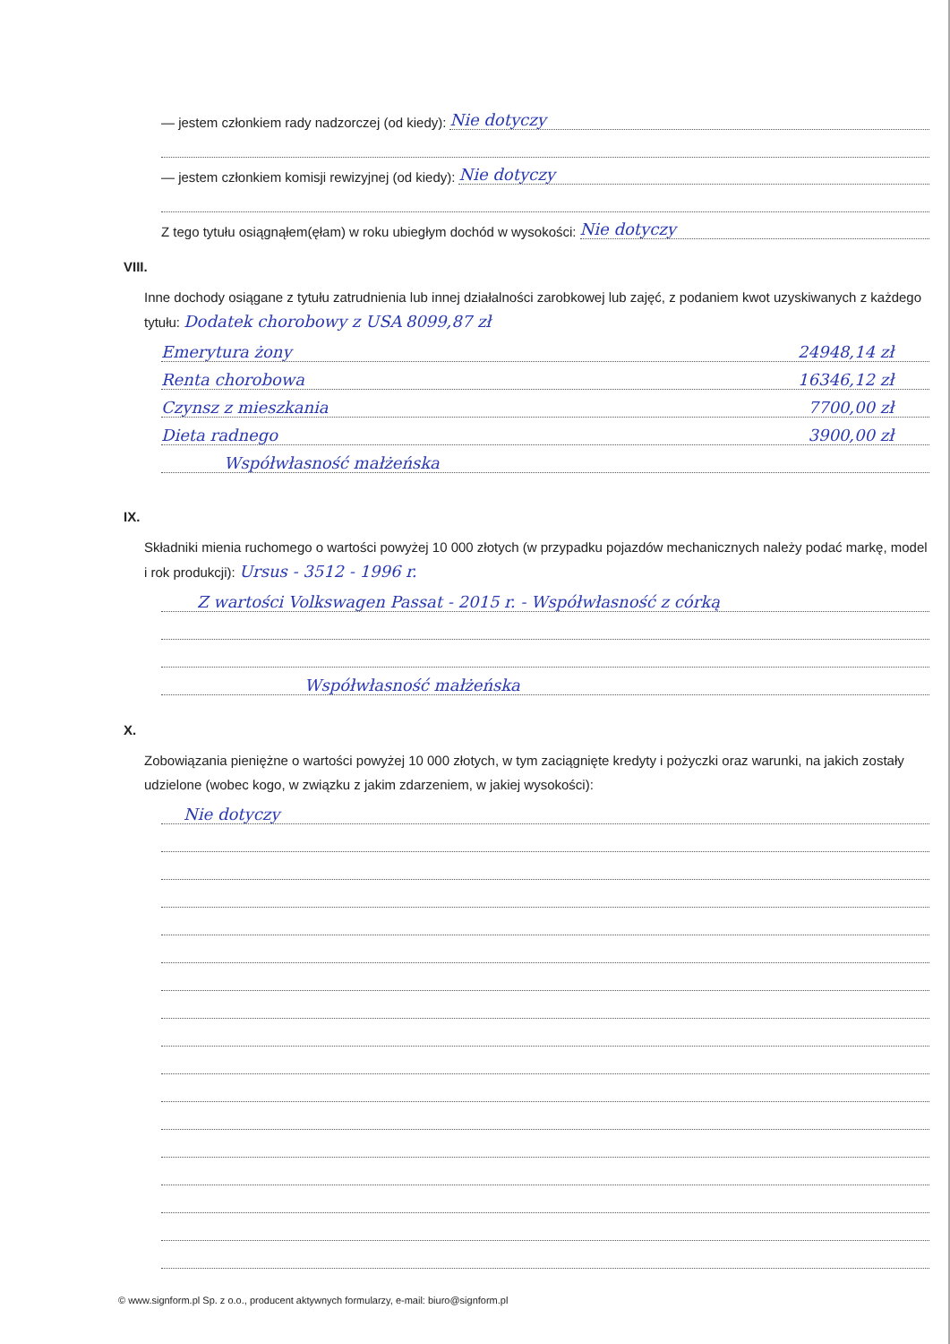— jestem członkiem rady nadzorczej (od kiedy): Nie dotyczy
— jestem członkiem komisji rewizyjnej (od kiedy): Nie dotyczy
Z tego tytułu osiągnąłem(ęłam) w roku ubiegłym dochód w wysokości: Nie dotyczy
VIII.
Inne dochody osiągane z tytułu zatrudnienia lub innej działalności zarobkowej lub zajęć, z podaniem kwot uzyskiwanych z każdego tytułu: Dodatek chorobowy z USA 8099,87 zł
Emerytura żony 24948,14 zł
Renta chorobowa 16346,12 zł
Czynsz z mieszkania 7700,00 zł
Dieta radnego 3900,00 zł
Współwłasność małżeńska
IX.
Składniki mienia ruchomego o wartości powyżej 10 000 złotych (w przypadku pojazdów mechanicznych należy podać markę, model i rok produkcji): Ursus - 3512 - 1996 r.
Z wartości Volkswagen Passat - 2015 r. - Współwłasność z córką
Współwłasność małżeńska
X.
Zobowiązania pieniężne o wartości powyżej 10 000 złotych, w tym zaciągnięte kredyty i pożyczki oraz warunki, na jakich zostały udzielone (wobec kogo, w związku z jakim zdarzeniem, w jakiej wysokości):
Nie dotyczy
© www.signform.pl Sp. z o.o., producent aktywnych formularzy, e-mail: biuro@signform.pl